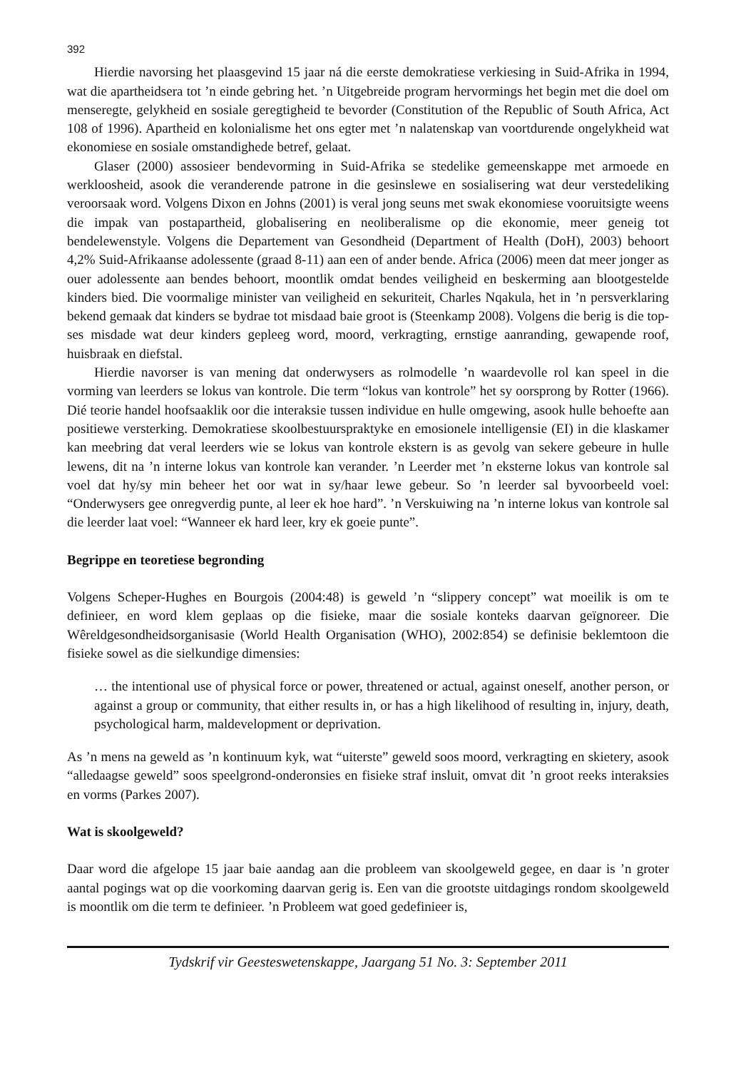392
Hierdie navorsing het plaasgevind 15 jaar ná die eerste demokratiese verkiesing in Suid-Afrika in 1994, wat die apartheidsera tot ’n einde gebring het. ’n Uitgebreide program hervormings het begin met die doel om menseregte, gelykheid en sosiale geregtigheid te bevorder (Constitution of the Republic of South Africa, Act 108 of 1996). Apartheid en kolonialisme het ons egter met ’n nalatenskap van voortdurende ongelykheid wat ekonomiese en sosiale omstandighede betref, gelaat.
Glaser (2000) assosieer bendevorming in Suid-Afrika se stedelike gemeenskappe met armoede en werkloosheid, asook die veranderende patrone in die gesinslewe en sosialisering wat deur verstedeliking veroorsaak word. Volgens Dixon en Johns (2001) is veral jong seuns met swak ekonomiese vooruitsigte weens die impak van postapartheid, globalisering en neoliberalisme op die ekonomie, meer geneig tot bendelewenstyle. Volgens die Departement van Gesondheid (Department of Health (DoH), 2003) behoort 4,2% Suid-Afrikaanse adolessente (graad 8-11) aan een of ander bende. Africa (2006) meen dat meer jonger as ouer adolessente aan bendes behoort, moontlik omdat bendes veiligheid en beskerming aan blootgestelde kinders bied. Die voormalige minister van veiligheid en sekuriteit, Charles Nqakula, het in ’n persverklaring bekend gemaak dat kinders se bydrae tot misdaad baie groot is (Steenkamp 2008). Volgens die berig is die top-ses misdade wat deur kinders gepleeg word, moord, verkragting, ernstige aanranding, gewapende roof, huisbraak en diefstal.
Hierdie navorser is van mening dat onderwysers as rolmodelle ’n waardevolle rol kan speel in die vorming van leerders se lokus van kontrole. Die term “lokus van kontrole” het sy oorsprong by Rotter (1966). Dié teorie handel hoofsaaklik oor die interaksie tussen individue en hulle omgewing, asook hulle behoefte aan positiewe versterking. Demokratiese skoolbestuurspraktyke en emosionele intelligensie (EI) in die klaskamer kan meebring dat veral leerders wie se lokus van kontrole ekstern is as gevolg van sekere gebeure in hulle lewens, dit na ’n interne lokus van kontrole kan verander. ’n Leerder met ’n eksterne lokus van kontrole sal voel dat hy/sy min beheer het oor wat in sy/haar lewe gebeur. So ’n leerder sal byvoorbeeld voel: “Onderwysers gee onregverdig punte, al leer ek hoe hard”. ’n Verskuiwing na ’n interne lokus van kontrole sal die leerder laat voel: “Wanneer ek hard leer, kry ek goeie punte”.
Begrippe en teoretiese begronding
Volgens Scheper-Hughes en Bourgois (2004:48) is geweld ’n “slippery concept” wat moeilik is om te definieer, en word klem geplaas op die fisieke, maar die sosiale konteks daarvan geïgnoreer. Die Wêreldgesondheidsorganisasie (World Health Organisation (WHO), 2002:854) se definisie beklemtoon die fisieke sowel as die sielkundige dimensies:
… the intentional use of physical force or power, threatened or actual, against oneself, another person, or against a group or community, that either results in, or has a high likelihood of resulting in, injury, death, psychological harm, maldevelopment or deprivation.
As ’n mens na geweld as ’n kontinuum kyk, wat “uiterste” geweld soos moord, verkragting en skietery, asook “alledaagse geweld” soos speelgrond-onderonsies en fisieke straf insluit, omvat dit ’n groot reeks interaksies en vorms (Parkes 2007).
Wat is skoolgeweld?
Daar word die afgelope 15 jaar baie aandag aan die probleem van skoolgeweld gegee, en daar is ’n groter aantal pogings wat op die voorkoming daarvan gerig is. Een van die grootste uitdagings rondom skoolgeweld is moontlik om die term te definieer. ’n Probleem wat goed gedefinieer is,
Tydskrif vir Geesteswetenskappe, Jaargang 51 No. 3: September 2011